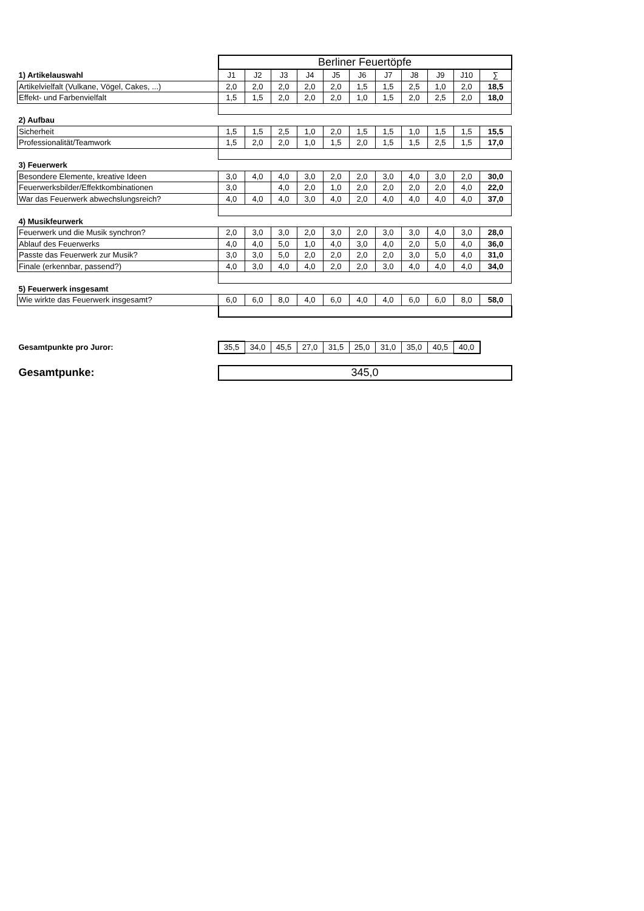| | Berliner Feuertöpfe | | | | | | | | | | |
| 1) Artikelauswahl | J1 | J2 | J3 | J4 | J5 | J6 | J7 | J8 | J9 | J10 | ∑ |
| Artikelvielfalt (Vulkane, Vögel, Cakes, ...) | 2,0 | 2,0 | 2,0 | 2,0 | 2,0 | 1,5 | 1,5 | 2,5 | 1,0 | 2,0 | 18,5 |
| Effekt- und Farbenvielfalt | 1,5 | 1,5 | 2,0 | 2,0 | 2,0 | 1,0 | 1,5 | 2,0 | 2,5 | 2,0 | 18,0 |
| 2) Aufbau | | | | | | | | | | | |
| Sicherheit | 1,5 | 1,5 | 2,5 | 1,0 | 2,0 | 1,5 | 1,5 | 1,0 | 1,5 | 1,5 | 15,5 |
| Professionalität/Teamwork | 1,5 | 2,0 | 2,0 | 1,0 | 1,5 | 2,0 | 1,5 | 1,5 | 2,5 | 1,5 | 17,0 |
| 3) Feuerwerk | | | | | | | | | | | |
| Besondere Elemente, kreative Ideen | 3,0 | 4,0 | 4,0 | 3,0 | 2,0 | 2,0 | 3,0 | 4,0 | 3,0 | 2,0 | 30,0 |
| Feuerwerksbilder/Effektkombinationen | 3,0 | | 4,0 | 2,0 | 1,0 | 2,0 | 2,0 | 2,0 | 2,0 | 4,0 | 22,0 |
| War das Feuerwerk abwechslungsreich? | 4,0 | 4,0 | 4,0 | 3,0 | 4,0 | 2,0 | 4,0 | 4,0 | 4,0 | 4,0 | 37,0 |
| 4) Musikfeurwerk | | | | | | | | | | | |
| Feuerwerk und die Musik synchron? | 2,0 | 3,0 | 3,0 | 2,0 | 3,0 | 2,0 | 3,0 | 3,0 | 4,0 | 3,0 | 28,0 |
| Ablauf des Feuerwerks | 4,0 | 4,0 | 5,0 | 1,0 | 4,0 | 3,0 | 4,0 | 2,0 | 5,0 | 4,0 | 36,0 |
| Passte das Feuerwerk zur Musik? | 3,0 | 3,0 | 5,0 | 2,0 | 2,0 | 2,0 | 2,0 | 3,0 | 5,0 | 4,0 | 31,0 |
| Finale (erkennbar, passend?) | 4,0 | 3,0 | 4,0 | 4,0 | 2,0 | 2,0 | 3,0 | 4,0 | 4,0 | 4,0 | 34,0 |
| 5) Feuerwerk insgesamt | | | | | | | | | | | |
| Wie wirkte das Feuerwerk insgesamt? | 6,0 | 6,0 | 8,0 | 4,0 | 6,0 | 4,0 | 4,0 | 6,0 | 6,0 | 8,0 | 58,0 |
| Gesamtpunkte pro Juror: | 35,5 | 34,0 | 45,5 | 27,0 | 31,5 | 25,0 | 31,0 | 35,0 | 40,5 | 40,0 | |
| Gesamtpunke: | 345,0 | | | | | | | | | | |